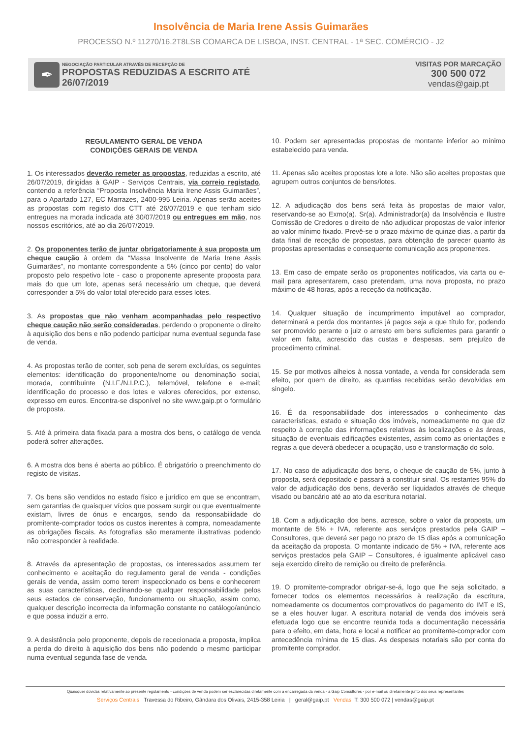Insolvência de Maria Irene Assis Guimarães
PROCESSO N.º 11270/16.2T8LSB COMARCA DE LISBOA, INST. CENTRAL - 1ª SEC. COMÉRCIO - J2
✒
NEGOCIAÇÃO PARTICULAR ATRAVÉS DE RECEPÇÃO DE
PROPOSTAS REDUZIDAS A ESCRITO ATÉ
26/07/2019
VISITAS POR MARCAÇÃO
300 500 072
vendas@gaip.pt
REGULAMENTO GERAL DE VENDA
CONDIÇÕES GERAIS DE VENDA
1. Os interessados deverão remeter as propostas, reduzidas a escrito, até 26/07/2019, dirigidas à GAIP - Serviços Centrais, via correio registado, contendo a referência “Proposta Insolvência Maria Irene Assis Guimarães”, para o Apartado 127, EC Marrazes, 2400-995 Leiria. Apenas serão aceites as propostas com registo dos CTT até 26/07/2019 e que tenham sido entregues na morada indicada até 30/07/2019 ou entregues em mão, nos nossos escritórios, até ao dia 26/07/2019.
2. Os proponentes terão de juntar obrigatoriamente à sua proposta um cheque caução à ordem da “Massa Insolvente de Maria Irene Assis Guimarães”, no montante correspondente a 5% (cinco por cento) do valor proposto pelo respetivo lote - caso o proponente apresente proposta para mais do que um lote, apenas será necessário um cheque, que deverá corresponder a 5% do valor total oferecido para esses lotes.
3. As propostas que não venham acompanhadas pelo respectivo cheque caução não serão consideradas, perdendo o proponente o direito à aquisição dos bens e não podendo participar numa eventual segunda fase de venda.
4. As propostas terão de conter, sob pena de serem excluídas, os seguintes elementos: identificação do proponente/nome ou denominação social, morada, contribuinte (N.I.F./N.I.P.C.), telemóvel, telefone e e-mail; identificação do processo e dos lotes e valores oferecidos, por extenso, expresso em euros. Encontra-se disponível no site www.gaip.pt o formulário de proposta.
5. Até à primeira data fixada para a mostra dos bens, o catálogo de venda poderá sofrer alterações.
6. A mostra dos bens é aberta ao público. É obrigatório o preenchimento do registo de visitas.
7. Os bens são vendidos no estado físico e jurídico em que se encontram, sem garantias de quaisquer vícios que possam surgir ou que eventualmente existam, livres de ónus e encargos, sendo da responsabilidade do promitente-comprador todos os custos inerentes à compra, nomeadamente as obrigações fiscais. As fotografias são meramente ilustrativas podendo não corresponder à realidade.
8. Através da apresentação de propostas, os interessados assumem ter conhecimento e aceitação do regulamento geral de venda - condições gerais de venda, assim como terem inspeccionado os bens e conhecerem as suas características, declinando-se qualquer responsabilidade pelos seus estados de conservação, funcionamento ou situação, assim como, qualquer descrição incorrecta da informação constante no catálogo/anúncio e que possa induzir a erro.
9. A desistência pelo proponente, depois de rececionada a proposta, implica a perda do direito à aquisição dos bens não podendo o mesmo participar numa eventual segunda fase de venda.
10. Podem ser apresentadas propostas de montante inferior ao mínimo estabelecido para venda.
11. Apenas são aceites propostas lote a lote. Não são aceites propostas que agrupem outros conjuntos de bens/lotes.
12. A adjudicação dos bens será feita às propostas de maior valor, reservando-se ao Exmo(a). Sr(a). Administrador(a) da Insolvência e Ilustre Comissão de Credores o direito de não adjudicar propostas de valor inferior ao valor mínimo fixado. Prevê-se o prazo máximo de quinze dias, a partir da data final de receção de propostas, para obtenção de parecer quanto às propostas apresentadas e consequente comunicação aos proponentes.
13. Em caso de empate serão os proponentes notificados, via carta ou e-mail para apresentarem, caso pretendam, uma nova proposta, no prazo máximo de 48 horas, após a receção da notificação.
14. Qualquer situação de incumprimento imputável ao comprador, determinará a perda dos montantes já pagos seja a que título for, podendo ser promovido perante o juiz o arresto em bens suficientes para garantir o valor em falta, acrescido das custas e despesas, sem prejuízo de procedimento criminal.
15. Se por motivos alheios à nossa vontade, a venda for considerada sem efeito, por quem de direito, as quantias recebidas serão devolvidas em singelo.
16. É da responsabilidade dos interessados o conhecimento das características, estado e situação dos imóveis, nomeadamente no que diz respeito à correção das informações relativas às localizações e às áreas, situação de eventuais edificações existentes, assim como as orientações e regras a que deverá obedecer a ocupação, uso e transformação do solo.
17. No caso de adjudicação dos bens, o cheque de caução de 5%, junto à proposta, será depositado e passará a constituir sinal. Os restantes 95% do valor de adjudicação dos bens, deverão ser liquidados através de cheque visado ou bancário até ao ato da escritura notarial.
18. Com a adjudicação dos bens, acresce, sobre o valor da proposta, um montante de 5% + IVA, referente aos serviços prestados pela GAIP – Consultores, que deverá ser pago no prazo de 15 dias após a comunicação da aceitação da proposta. O montante indicado de 5% + IVA, referente aos serviços prestados pela GAIP – Consultores, é igualmente aplicável caso seja exercido direito de remição ou direito de preferência.
19. O promitente-comprador obrigar-se-á, logo que lhe seja solicitado, a fornecer todos os elementos necessários à realização da escritura, nomeadamente os documentos comprovativos do pagamento do IMT e IS, se a eles houver lugar. A escritura notarial de venda dos imóveis será efetuada logo que se encontre reunida toda a documentação necessária para o efeito, em data, hora e local a notificar ao promitente-comprador com antecedência mínima de 15 dias. As despesas notariais são por conta do promitente comprador.
Quaisquer dúvidas relativamente ao presente regulamento - condições de venda podem ser esclarecidas diretamente com a encarregada da venda - a Gaip Consultores - por e-mail ou diretamente junto dos seus representantes
Serviços Centrais Travessa do Ribeiro, Gândara dos Olivais, 2415-358 Leiria | geral@gaip.pt Vendas T: 300 500 072 | vendas@gaip.pt